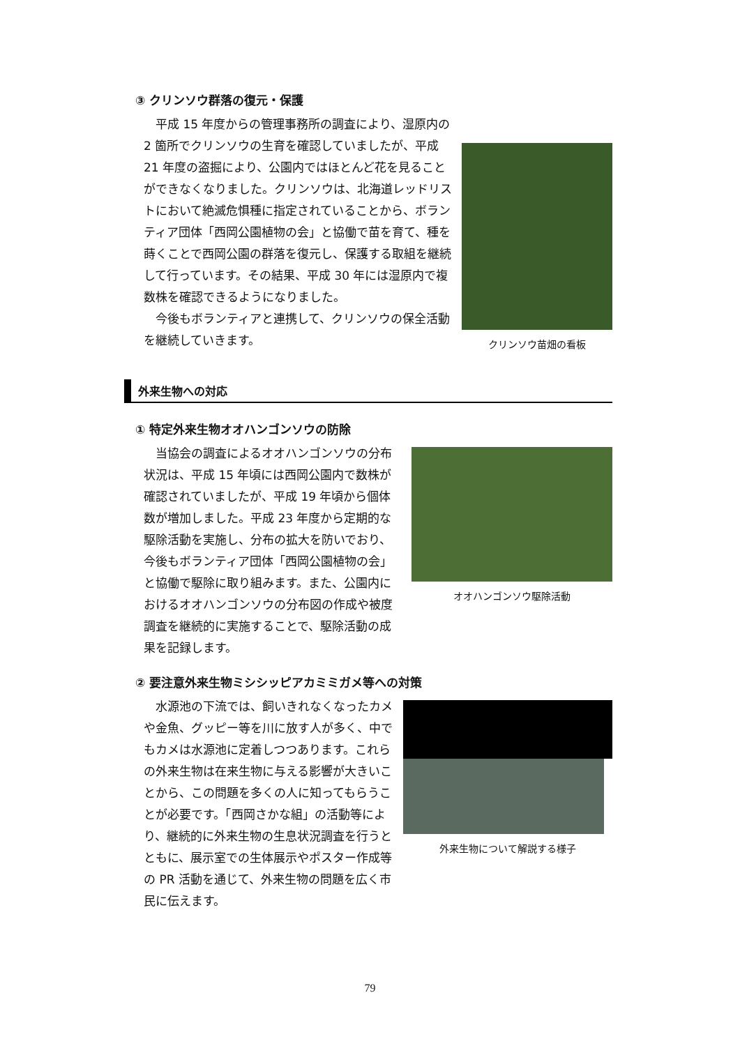③ クリンソウ群落の復元・保護
平成 15 年度からの管理事務所の調査により、湿原内の 2 箇所でクリンソウの生育を確認していましたが、平成 21 年度の盗掘により、公園内ではほとんど花を見ることができなくなりました。クリンソウは、北海道レッドリストにおいて絶滅危惧種に指定されていることから、ボランティア団体「西岡公園植物の会」と協働で苗を育て、種を蒔くことで西岡公園の群落を復元し、保護する取組を継続して行っています。その結果、平成 30 年には湿原内で複数株を確認できるようになりました。
今後もボランティアと連携して、クリンソウの保全活動を継続していきます。
クリンソウ苗畑の看板
外来生物への対応
① 特定外来生物オオハンゴンソウの防除
当協会の調査によるオオハンゴンソウの分布状況は、平成 15 年頃には西岡公園内で数株が確認されていましたが、平成 19 年頃から個体数が増加しました。平成 23 年度から定期的な駆除活動を実施し、分布の拡大を防いでおり、今後もボランティア団体「西岡公園植物の会」と協働で駆除に取り組みます。また、公園内におけるオオハンゴンソウの分布図の作成や被度調査を継続的に実施することで、駆除活動の成果を記録します。
オオハンゴンソウ駆除活動
② 要注意外来生物ミシシッピアカミミガメ等への対策
水源池の下流では、飼いきれなくなったカメや金魚、グッピー等を川に放す人が多く、中でもカメは水源池に定着しつつあります。これらの外来生物は在来生物に与える影響が大きいことから、この問題を多くの人に知ってもらうことが必要です。「西岡さかな組」の活動等により、継続的に外来生物の生息状況調査を行うとともに、展示室での生体展示やポスター作成等の PR 活動を通じて、外来生物の問題を広く市民に伝えます。
外来生物について解説する様子
79